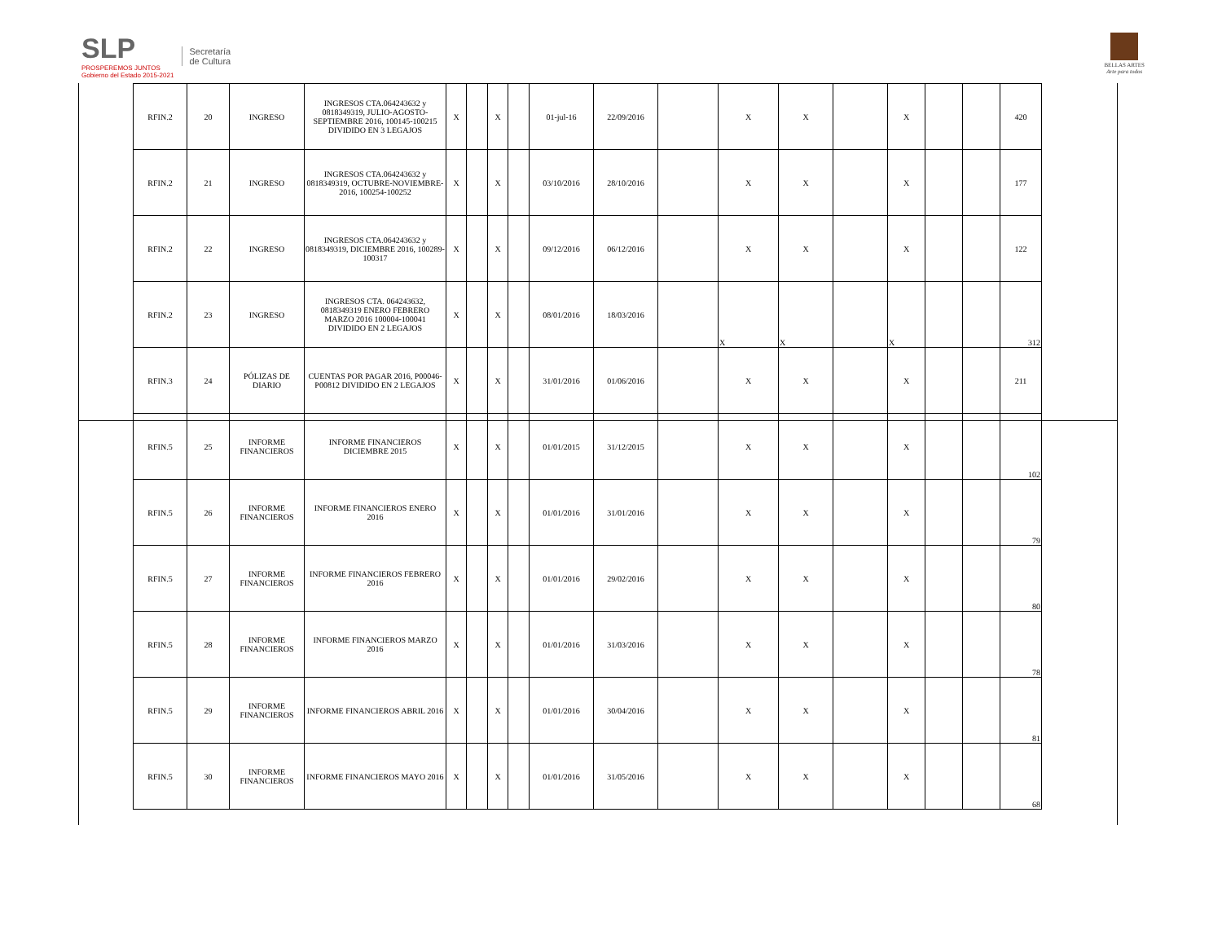SLP
PROSPEREMOS JUNTOS
Gobierno del Estado 2015-2021
Secretaría
de Cultura
BELLAS ARTES
Arte para todos
| RFIN.2 | 20 | INGRESO | INGRESOS CTA.064243632 y 0818349319, JULIO-AGOSTO-SEPTIEMBRE 2016, 100145-100215 DIVIDIDO EN 3 LEGAJOS | X | | X | | 01-jul-16 | 22/09/2016 | | X | X | | X | | | 420 |
| RFIN.2 | 21 | INGRESO | INGRESOS CTA.064243632 y 0818349319, OCTUBRE-NOVIEMBRE-2016, 100254-100252 | X | | X | | 03/10/2016 | 28/10/2016 | | X | X | | X | | | 177 |
| RFIN.2 | 22 | INGRESO | INGRESOS CTA.064243632 y 0818349319, DICIEMBRE 2016, 100289-100317 | X | | X | | 09/12/2016 | 06/12/2016 | | X | X | | X | | | 122 |
| RFIN.2 | 23 | INGRESO | INGRESOS CTA. 064243632, 0818349319 ENERO FEBRERO MARZO 2016 100004-100041 DIVIDIDO EN 2 LEGAJOS | X | | X | | 08/01/2016 | 18/03/2016 | | X | X | | X | | | 312 |
| RFIN.3 | 24 | PÓLIZAS DE DIARIO | CUENTAS POR PAGAR 2016, P00046-P00812 DIVIDIDO EN 2 LEGAJOS | X | | X | | 31/01/2016 | 01/06/2016 | | X | X | | X | | | 211 |
| RFIN.5 | 25 | INFORME FINANCIEROS | INFORME FINANCIEROS DICIEMBRE 2015 | X | | X | | 01/01/2015 | 31/12/2015 | | X | X | | X | | | 102 |
| RFIN.5 | 26 | INFORME FINANCIEROS | INFORME FINANCIEROS ENERO 2016 | X | | X | | 01/01/2016 | 31/01/2016 | | X | X | | X | | | 79 |
| RFIN.5 | 27 | INFORME FINANCIEROS | INFORME FINANCIEROS FEBRERO 2016 | X | | X | | 01/01/2016 | 29/02/2016 | | X | X | | X | | | 80 |
| RFIN.5 | 28 | INFORME FINANCIEROS | INFORME FINANCIEROS MARZO 2016 | X | | X | | 01/01/2016 | 31/03/2016 | | X | X | | X | | | 78 |
| RFIN.5 | 29 | INFORME FINANCIEROS | INFORME FINANCIEROS ABRIL 2016 | X | | X | | 01/01/2016 | 30/04/2016 | | X | X | | X | | | 81 |
| RFIN.5 | 30 | INFORME FINANCIEROS | INFORME FINANCIEROS MAYO 2016 | X | | X | | 01/01/2016 | 31/05/2016 | | X | X | | X | | | 68 |